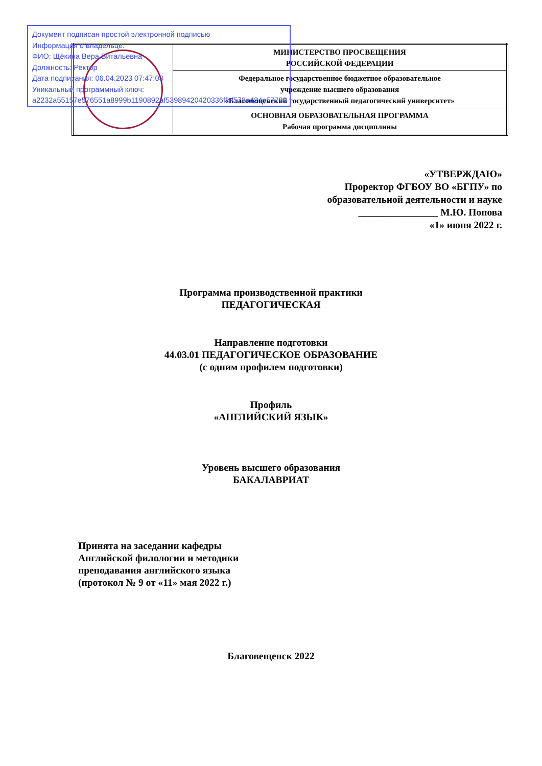Документ подписан простой электронной подписью
Информация о владельце:
ФИО: Щёкина Вера Витальевна
Должность: Ректор
Дата подписания: 06.04.2023 07:47:03
Уникальный программный ключ:
a2232a55157e576551a8999b1190892af53989420420336ffbf573a434e57789
| | МИНИСТЕРСТВО ПРОСВЕЩЕНИЯ РОССИЙСКОЙ ФЕДЕРАЦИИ |
| | Федеральное государственное бюджетное образовательное учреждение высшего образования «Благовещенский государственный педагогический университет» |
| | ОСНОВНАЯ ОБРАЗОВАТЕЛЬНАЯ ПРОГРАММА Рабочая программа дисциплины |
«УТВЕРЖДАЮ»
Проректор ФГБОУ ВО «БГПУ» по
образовательной деятельности и науке
________________ М.Ю. Попова
«1» июня 2022 г.
Программа производственной практики
ПЕДАГОГИЧЕСКАЯ
Направление подготовки
44.03.01 ПЕДАГОГИЧЕСКОЕ ОБРАЗОВАНИЕ
(с одним профилем подготовки)
Профиль
«АНГЛИЙСКИЙ ЯЗЫК»
Уровень высшего образования
БАКАЛАВРИАТ
Принята на заседании кафедры
Английской филологии и методики
преподавания английского языка
(протокол № 9 от «11» мая 2022 г.)
Благовещенск 2022